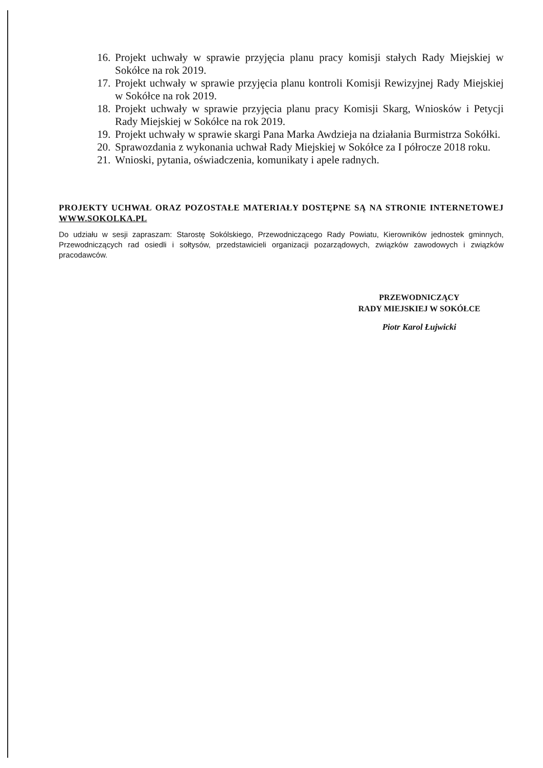16. Projekt uchwały w sprawie przyjęcia planu pracy komisji stałych Rady Miejskiej w Sokółce na rok 2019.
17. Projekt uchwały w sprawie przyjęcia planu kontroli Komisji Rewizyjnej Rady Miejskiej w Sokółce na rok 2019.
18. Projekt uchwały w sprawie przyjęcia planu pracy Komisji Skarg, Wniosków i Petycji Rady Miejskiej w Sokółce na rok 2019.
19. Projekt uchwały w sprawie skargi Pana Marka Awdzieja na działania Burmistrza Sokółki.
20. Sprawozdania z wykonania uchwał Rady Miejskiej w Sokółce za I półrocze 2018 roku.
21. Wnioski, pytania, oświadczenia, komunikaty i apele radnych.
PROJEKTY UCHWAŁ ORAZ POZOSTAŁE MATERIAŁY DOSTĘPNE SĄ NA STRONIE INTERNETOWEJ WWW.SOKOLKA.PL
Do udziału w sesji zapraszam: Starostę Sokólskiego, Przewodniczącego Rady Powiatu, Kierowników jednostek gminnych, Przewodniczących rad osiedli i sołtysów, przedstawicieli organizacji pozarządowych, związków zawodowych i związków pracodawców.
PRZEWODNICZĄCY
RADY MIEJSKIEJ W SOKÓŁCE
Piotr Karol Łujwicki